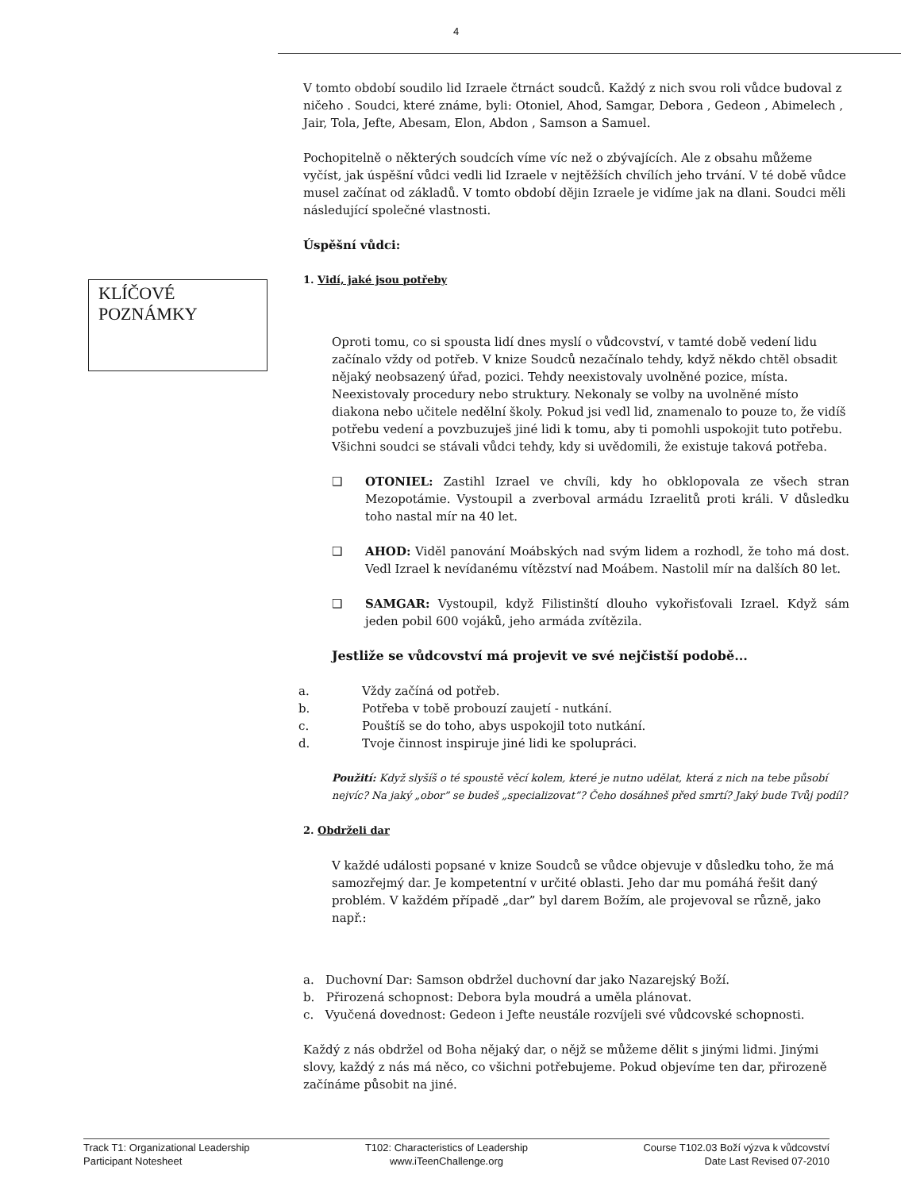4
KLÍČOVÉ POZNÁMKY
V tomto období soudilo lid Izraele čtrnáct soudců. Každý z nich svou roli vůdce budoval z ničeho . Soudci, které známe, byli: Otoniel, Ahod, Samgar, Debora , Gedeon , Abimelech , Jair, Tola, Jefte, Abesam, Elon, Abdon , Samson a Samuel.
Pochopitelně o některých soudcích víme víc než o zbývajících. Ale z obsahu můžeme vyčíst, jak úspěšní vůdci vedli lid Izraele v nejtěžších chvílích jeho trvání. V té době vůdce musel začínat od základů. V tomto období dějin Izraele je vidíme jak na dlani. Soudci měli následující společné vlastnosti.
Úspěšní vůdci:
1. Vidí, jaké jsou potřeby
Oproti tomu, co si spousta lidí dnes myslí o vůdcovství, v tamté době vedení lidu začínalo vždy od potřeb. V knize Soudců nezačínalo tehdy, když někdo chtěl obsadit nějaký neobsazený úřad, pozici. Tehdy neexistovaly uvolněné pozice, místa. Neexistovaly procedury nebo struktury. Nekonaly se volby na uvolněné místo diakona nebo učitele nedělní školy. Pokud jsi vedl lid, znamenalo to pouze to, že vidíš potřebu vedení a povzbuzuješ jiné lidi k tomu, aby ti pomohli uspokojit tuto potřebu. Všichni soudci se stávali vůdci tehdy, kdy si uvědomili, že existuje taková potřeba.
❑ OTONIEL: Zastihl Izrael ve chvíli, kdy ho obklopovala ze všech stran Mezopotámie. Vystoupil a zverboval armádu Izraelitů proti králi. V důsledku toho nastal mír na 40 let.
❑ AHOD: Viděl panování Moábských nad svým lidem a rozhodl, že toho má dost. Vedl Izrael k nevídanému vítězství nad Moábem. Nastolil mír na dalších 80 let.
❑ SAMGAR: Vystoupil, když Filistinští dlouho vykořisťovali Izrael. Když sám jeden pobil 600 vojáků, jeho armáda zvítězila.
Jestliže se vůdcovství má projevit ve své nejčistší podobě...
a. Vždy začíná od potřeb.
b. Potřeba v tobě probouzí zaujetí - nutkání.
c. Pouštíš se do toho, abys uspokojil toto nutkání.
d. Tvoje činnost inspiruje jiné lidi ke spolupráci.
Použití: Když slyšíš o té spoustě věcí kolem, které je nutno udělat, která z nich na tebe působí nejvíc? Na jaký „obor” se budeš „specializovat”? Čeho dosáhneš před smrtí? Jaký bude Tvůj podíl?
2. Obdrželi dar
V každé události popsané v knize Soudců se vůdce objevuje v důsledku toho, že má samozřejmý dar. Je kompetentní v určité oblasti. Jeho dar mu pomáhá řešit daný problém. V každém případě „dar” byl darem Božím, ale projevoval se různě, jako např.:
a. Duchovní Dar: Samson obdržel duchovní dar jako Nazarejský Boží.
b. Přirozená schopnost: Debora byla moudrá a uměla plánovat.
c. Vyučená dovednost: Gedeon i Jefte neustále rozvíjeli své vůdcovské schopnosti.
Každý z nás obdržel od Boha nějaký dar, o nějž se můžeme dělit s jinými lidmi. Jinými slovy, každý z nás má něco, co všichni potřebujeme. Pokud objevíme ten dar, přirozeně začínáme působit na jiné.
Track T1: Organizational Leadership
Participant Notesheet
T102: Characteristics of Leadership
www.iTeenChallenge.org
Course T102.03 Boží výzva k vůdcovství
Date Last Revised 07-2010